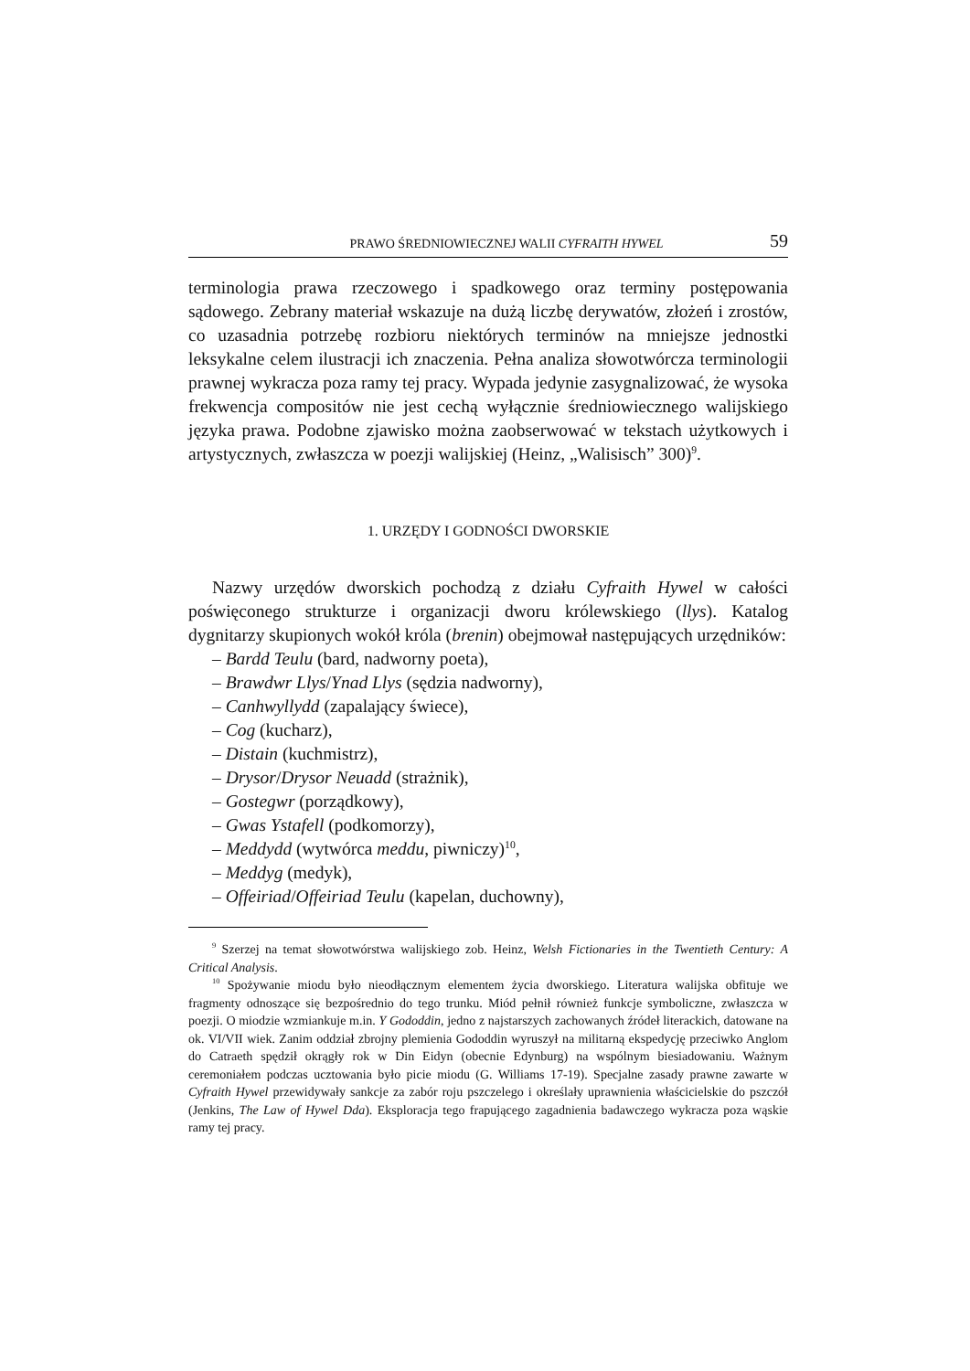PRAWO ŚREDNIOWIECZNEJ WALII CYFRAITH HYWEL 59
terminologia prawa rzeczowego i spadkowego oraz terminy postępowania sądowego. Zebrany materiał wskazuje na dużą liczbę derywatów, złożeń i zrostów, co uzasadnia potrzebę rozbioru niektórych terminów na mniejsze jednostki leksykalne celem ilustracji ich znaczenia. Pełna analiza słowotwórcza terminologii prawnej wykracza poza ramy tej pracy. Wypada jedynie zasygnalizować, że wysoka frekwencja compositów nie jest cechą wyłącznie średniowiecznego walijskiego języka prawa. Podobne zjawisko można zaobserwować w tekstach użytkowych i artystycznych, zwłaszcza w poezji walijskiej (Heinz, „Walisisch” 300)<sup>9</sup>.
1. URZĘDY I GODNOŚCI DWORSKIE
Nazwy urzędów dworskich pochodzą z działu Cyfraith Hywel w całości poświęconego strukturze i organizacji dworu królewskiego (llys). Katalog dygnitarzy skupionych wokół króla (brenin) obejmował następujących urzędników:
– Bardd Teulu (bard, nadworny poeta),
– Brawdwr Llys/Ynad Llys (sędzia nadworny),
– Canhwyllydd (zapalający świece),
– Cog (kucharz),
– Distain (kuchmistrz),
– Drysor/Drysor Neuadd (strażnik),
– Gostegwr (porządkowy),
– Gwas Ystafell (podkomorzy),
– Meddydd (wytwórca meddu, piwniczy)<sup>10</sup>,
– Meddyg (medyk),
– Offeiriad/Offeiriad Teulu (kapelan, duchowny),
<sup>9</sup> Szerzej na temat słowotwórstwa walijskiego zob. Heinz, Welsh Fictionaries in the Twentieth Century: A Critical Analysis.
<sup>10</sup> Spożywanie miodu było nieodłącznym elementem życia dworskiego. Literatura walijska obfituje we fragmenty odnoszące się bezpośrednio do tego trunku. Miód pełnił również funkcje symboliczne, zwłaszcza w poezji. O miodzie wzmiankuje m.in. Y Gododdin, jedno z najstarszych zachowanych źródeł literackich, datowane na ok. VI/VII wiek. Zanim oddział zbrojny plemienia Gododdin wyruszył na militarną ekspedycję przeciwko Anglom do Catraeth spędził okrągły rok w Din Eidyn (obecnie Edynburg) na wspólnym biesiadowaniu. Ważnym ceremoniałem podczas ucztowania było picie miodu (G. Williams 17-19). Specjalne zasady prawne zawarte w Cyfraith Hywel przewidywały sankcje za zabór roju pszczelego i określały uprawnienia właścicielskie do pszczół (Jenkins, The Law of Hywel Dda). Eksploracja tego frapującego zagadnienia badawczego wykracza poza wąskie ramy tej pracy.